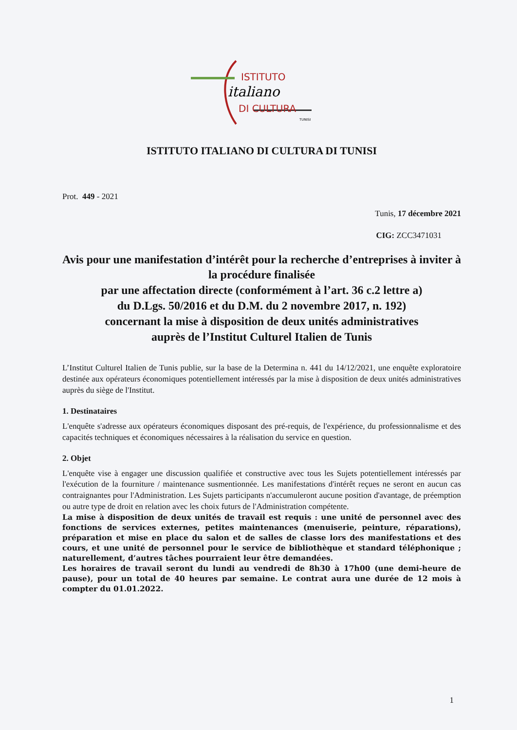ISTITUTO
italiano
DI CULTURA
TUNISI
ISTITUTO ITALIANO DI CULTURA DI TUNISI
Prot. 449 - 2021
Tunis, 17 décembre 2021
CIG: ZCC3471031
Avis pour une manifestation d’intérêt pour la recherche d’entreprises à inviter à la procédure finalisée
par une affectation directe (conformément à l’art. 36 c.2 lettre a)
du D.Lgs. 50/2016 et du D.M. du 2 novembre 2017, n. 192)
concernant la mise à disposition de deux unités administratives
auprès de l’Institut Culturel Italien de Tunis
L’Institut Culturel Italien de Tunis publie, sur la base de la Determina n. 441 du 14/12/2021, une enquête exploratoire destinée aux opérateurs économiques potentiellement intéressés par la mise à disposition de deux unités administratives auprès du siège de l'Institut.
1. Destinataires
L'enquête s'adresse aux opérateurs économiques disposant des pré-requis, de l'expérience, du professionnalisme et des capacités techniques et économiques nécessaires à la réalisation du service en question.
2. Objet
L'enquête vise à engager une discussion qualifiée et constructive avec tous les Sujets potentiellement intéressés par l'exécution de la fourniture / maintenance susmentionnée. Les manifestations d'intérêt reçues ne seront en aucun cas contraignantes pour l'Administration. Les Sujets participants n'accumuleront aucune position d'avantage, de préemption ou autre type de droit en relation avec les choix futurs de l'Administration compétente.
La mise à disposition de deux unités de travail est requis : une unité de personnel avec des fonctions de services externes, petites maintenances (menuiserie, peinture, réparations), préparation et mise en place du salon et de salles de classe lors des manifestations et des cours, et une unité de personnel pour le service de bibliothèque et standard téléphonique ; naturellement, d’autres tâches pourraient leur être demandées.
Les horaires de travail seront du lundi au vendredi de 8h30 à 17h00 (une demi-heure de pause), pour un total de 40 heures par semaine. Le contrat aura une durée de 12 mois à compter du 01.01.2022.
1